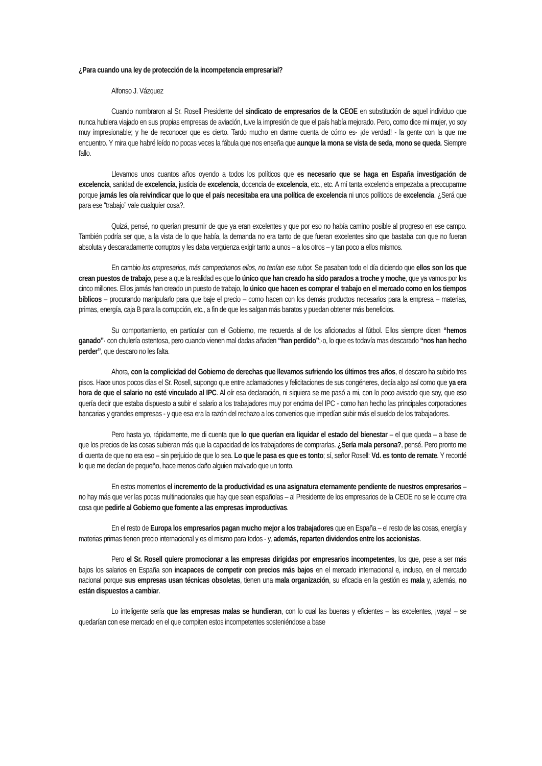¿Para cuando una ley de protección de la incompetencia empresarial?
Alfonso J. Vázquez
Cuando nombraron al Sr. Rosell Presidente del sindicato de empresarios de la CEOE en substitución de aquel individuo que nunca hubiera viajado en sus propias empresas de aviación, tuve la impresión de que el país había mejorado. Pero, como dice mi mujer, yo soy muy impresionable; y he de reconocer que es cierto. Tardo mucho en darme cuenta de cómo es- ¡de verdad! - la gente con la que me encuentro. Y mira que habré leído no pocas veces la fábula que nos enseña que aunque la mona se vista de seda, mono se queda. Siempre fallo.
Llevamos unos cuantos años oyendo a todos los políticos que es necesario que se haga en España investigación de excelencia, sanidad de excelencia, justicia de excelencia, docencia de excelencia, etc., etc. A mí tanta excelencia empezaba a preocuparme porque jamás les oía reivindicar que lo que el país necesitaba era una política de excelencia ni unos políticos de excelencia. ¿Será que para ese “trabajo” vale cualquier cosa?.
Quizá, pensé, no querían presumir de que ya eran excelentes y que por eso no había camino posible al progreso en ese campo. También podría ser que, a la vista de lo que había, la demanda no era tanto de que fueran excelentes sino que bastaba con que no fueran absoluta y descaradamente corruptos y les daba vergüenza exigir tanto a unos – a los otros – y tan poco a ellos mismos.
En cambio los empresarios, más campechanos ellos, no tenían ese rubor. Se pasaban todo el día diciendo que ellos son los que crean puestos de trabajo, pese a que la realidad es que lo único que han creado ha sido parados a troche y moche, que ya vamos por los cinco millones. Ellos jamás han creado un puesto de trabajo, lo único que hacen es comprar el trabajo en el mercado como en los tiempos bíblicos – procurando manipularlo para que baje el precio – como hacen con los demás productos necesarios para la empresa – materias, primas, energía, caja B para la corrupción, etc., a fin de que les salgan más baratos y puedan obtener más beneficios.
Su comportamiento, en particular con el Gobierno, me recuerda al de los aficionados al fútbol. Ellos siempre dicen “hemos ganado”· con chulería ostentosa, pero cuando vienen mal dadas añaden “han perdido”;·o, lo que es todavía mas descarado “nos han hecho perder”, que descaro no les falta.
Ahora, con la complicidad del Gobierno de derechas que llevamos sufriendo los últimos tres años, el descaro ha subido tres pisos. Hace unos pocos días el Sr. Rosell, supongo que entre aclamaciones y felicitaciones de sus congéneres, decía algo así como que ya era hora de que el salario no esté vinculado al IPC. Al oír esa declaración, ni siquiera se me pasó a mi, con lo poco avisado que soy, que eso quería decir que estaba dispuesto a subir el salario a los trabajadores muy por encima del IPC - como han hecho las principales corporaciones bancarias y grandes empresas - y que esa era la razón del rechazo a los convenios que impedían subir más el sueldo de los trabajadores.
Pero hasta yo, rápidamente, me di cuenta que lo que querían era liquidar el estado del bienestar – el que queda – a base de que los precios de las cosas subieran más que la capacidad de los trabajadores de comprarlas. ¿Sería mala persona?, pensé. Pero pronto me di cuenta de que no era eso – sin perjuicio de que lo sea. Lo que le pasa es que es tonto; sí, señor Rosell: Vd. es tonto de remate. Y recordé lo que me decían de pequeño, hace menos daño alguien malvado que un tonto.
En estos momentos el incremento de la productividad es una asignatura eternamente pendiente de nuestros empresarios – no hay más que ver las pocas multinacionales que hay que sean españolas – al Presidente de los empresarios de la CEOE no se le ocurre otra cosa que pedirle al Gobierno que fomente a las empresas improductivas.
En el resto de Europa los empresarios pagan mucho mejor a los trabajadores que en España – el resto de las cosas, energía y materias primas tienen precio internacional y es el mismo para todos - y, además, reparten dividendos entre los accionistas.
Pero el Sr. Rosell quiere promocionar a las empresas dirigidas por empresarios incompetentes, los que, pese a ser más bajos los salarios en España son incapaces de competir con precios más bajos en el mercado internacional e, incluso, en el mercado nacional porque sus empresas usan técnicas obsoletas, tienen una mala organización, su eficacia en la gestión es mala y, además, no están dispuestos a cambiar.
Lo inteligente sería que las empresas malas se hundieran, con lo cual las buenas y eficientes – las excelentes, ¡vaya! – se quedarían con ese mercado en el que compiten estos incompetentes sosteniéndose a base